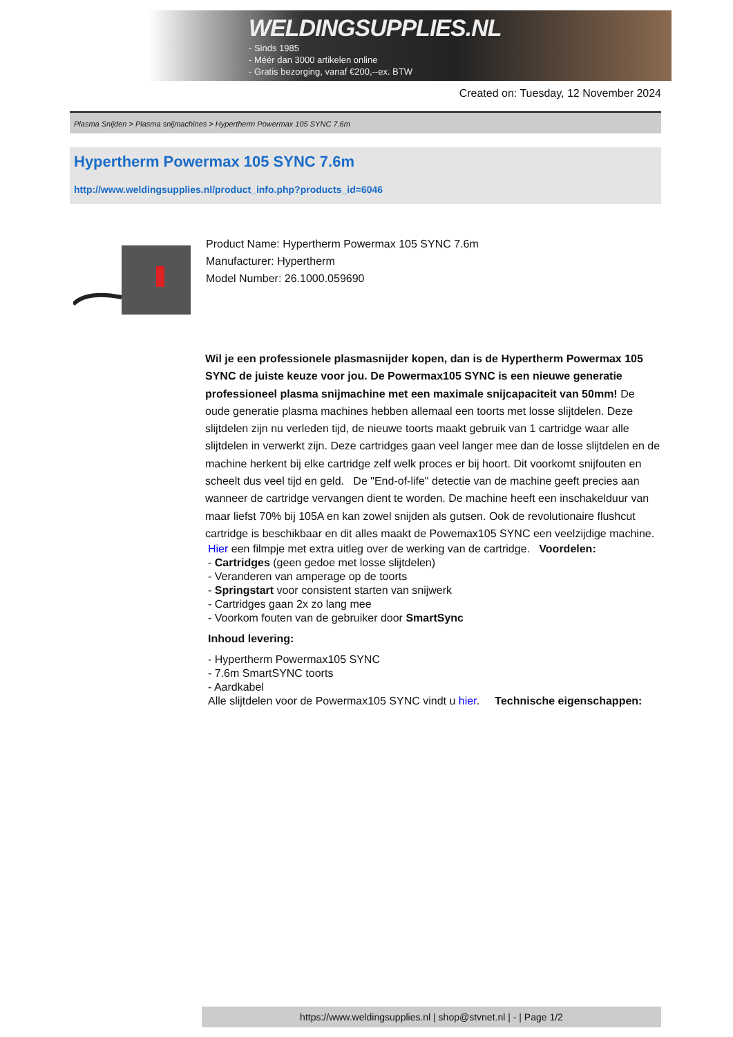WELDINGSUPPLIES.NL
- Sinds 1985
- Méér dan 3000 artikelen online
- Gratis bezorging, vanaf €200,--ex. BTW
Created on: Tuesday, 12 November 2024
Plasma Snijden > Plasma snijmachines > Hypertherm Powermax 105 SYNC 7.6m
Hypertherm Powermax 105 SYNC 7.6m
http://www.weldingsupplies.nl/product_info.php?products_id=6046
Product Name: Hypertherm Powermax 105 SYNC 7.6m
Manufacturer: Hypertherm
Model Number: 26.1000.059690
Wil je een professionele plasmasnijder kopen, dan is de Hypertherm Powermax 105 SYNC de juiste keuze voor jou. De Powermax105 SYNC is een nieuwe generatie professioneel plasma snijmachine met een maximale snijcapaciteit van 50mm! De oude generatie plasma machines hebben allemaal een toorts met losse slijtdelen. Deze slijtdelen zijn nu verleden tijd, de nieuwe toorts maakt gebruik van 1 cartridge waar alle slijtdelen in verwerkt zijn. Deze cartridges gaan veel langer mee dan de losse slijtdelen en de machine herkent bij elke cartridge zelf welk proces er bij hoort. Dit voorkomt snijfouten en scheelt dus veel tijd en geld. De "End-of-life" detectie van de machine geeft precies aan wanneer de cartridge vervangen dient te worden. De machine heeft een inschakelduur van maar liefst 70% bij 105A en kan zowel snijden als gutsen. Ook de revolutionaire flushcut cartridge is beschikbaar en dit alles maakt de Powemax105 SYNC een veelzijdige machine.
Hier een filmpje met extra uitleg over de werking van de cartridge. Voordelen:
- Cartridges (geen gedoe met losse slijtdelen)
- Veranderen van amperage op de toorts
- Springstart voor consistent starten van snijwerk
- Cartridges gaan 2x zo lang mee
- Voorkom fouten van de gebruiker door SmartSync
Inhoud levering:
- Hypertherm Powermax105 SYNC
- 7.6m SmartSYNC toorts
- Aardkabel
Alle slijtdelen voor de Powermax105 SYNC vindt u hier. Technische eigenschappen:
https://www.weldingsupplies.nl | shop@stvnet.nl | - | Page 1/2